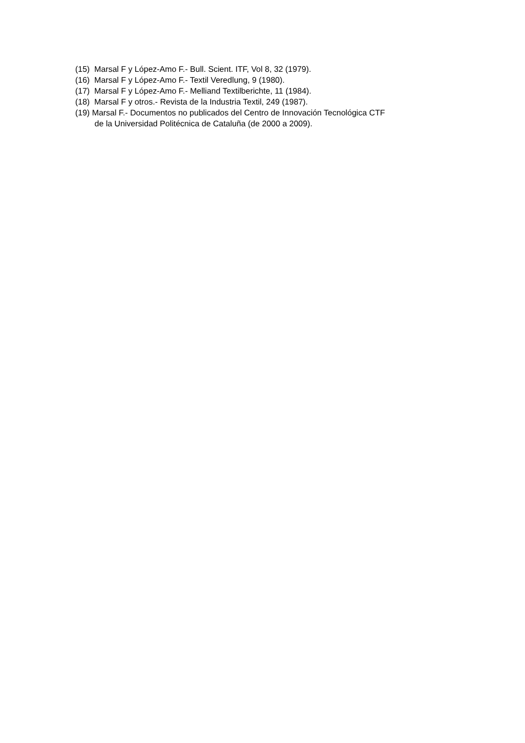(15) Marsal F y López-Amo F.- Bull. Scient. ITF, Vol 8, 32 (1979).
(16) Marsal F y López-Amo F.- Textil Veredlung, 9 (1980).
(17) Marsal F y López-Amo F.- Melliand Textilberichte, 11 (1984).
(18) Marsal F y otros.- Revista de la Industria Textil, 249 (1987).
(19) Marsal F.- Documentos no publicados del Centro de Innovación Tecnológica CTF
de la Universidad Politécnica de Cataluña (de 2000 a 2009).